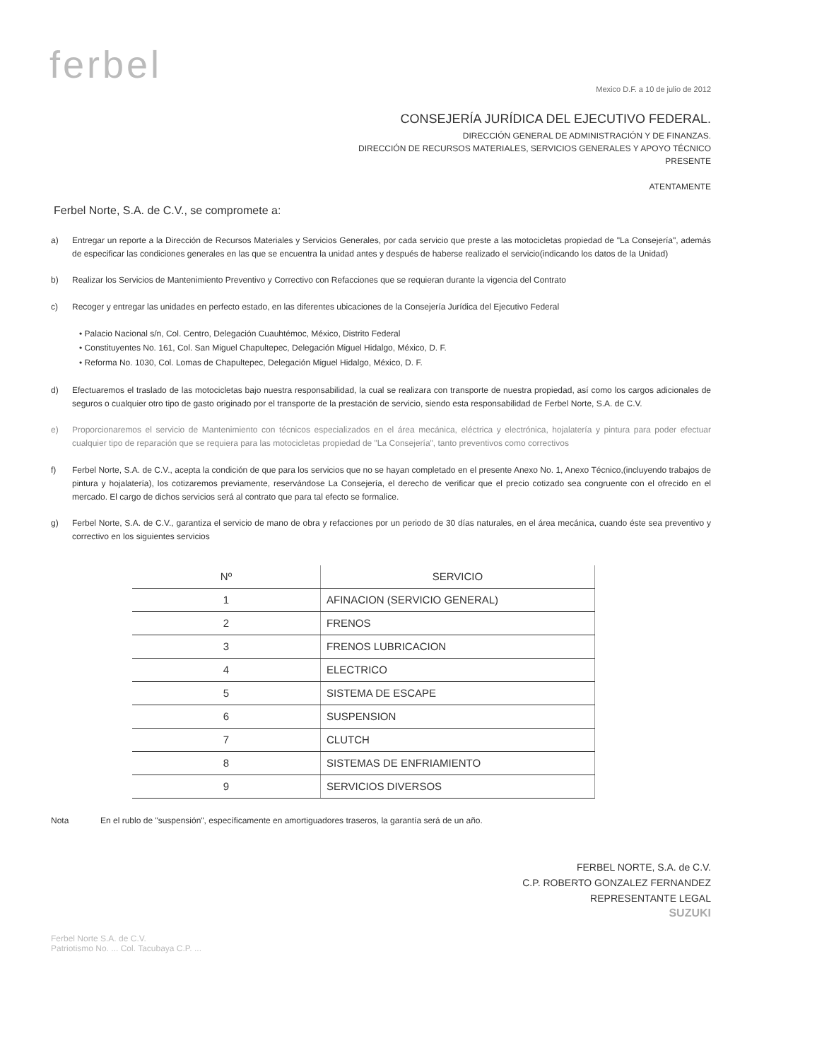ferbel
Mexico D.F. a 10 de julio de 2012
CONSEJERÍA JURÍDICA DEL EJECUTIVO FEDERAL.
DIRECCIÓN GENERAL DE ADMINISTRACIÓN Y DE FINANZAS.
DIRECCIÓN DE RECURSOS MATERIALES, SERVICIOS GENERALES Y APOYO TÉCNICO
PRESENTE
ATENTAMENTE
Ferbel Norte, S.A. de C.V., se compromete a:
a) Entregar un reporte a la Dirección de Recursos Materiales y Servicios Generales, por cada servicio que preste a las motocicletas propiedad de "La Consejería", además de especificar las condiciones generales en las que se encuentra la unidad antes y después de haberse realizado el servicio(indicando los datos de la Unidad)
b) Realizar los Servicios de Mantenimiento Preventivo y Correctivo con Refacciones que se requieran durante la vigencia del Contrato
c) Recoger y entregar las unidades en perfecto estado, en las diferentes ubicaciones de la Consejería Jurídica del Ejecutivo Federal
• Palacio Nacional s/n, Col. Centro, Delegación Cuauhtémoc, México, Distrito Federal
• Constituyentes No. 161, Col. San Miguel Chapultepec, Delegación Miguel Hidalgo, México, D. F.
• Reforma No. 1030, Col. Lomas de Chapultepec, Delegación Miguel Hidalgo, México, D. F.
d) Efectuaremos el traslado de las motocicletas bajo nuestra responsabilidad, la cual se realizara con transporte de nuestra propiedad, así como los cargos adicionales de seguros o cualquier otro tipo de gasto originado por el transporte de la prestación de servicio, siendo esta responsabilidad de Ferbel Norte, S.A. de C.V.
e) Proporcionaremos el servicio de Mantenimiento con técnicos especializados en el área mecánica, eléctrica y electrónica, hojalatería y pintura para poder efectuar cualquier tipo de reparación que se requiera para las motocicletas propiedad de "La Consejería", tanto preventivos como correctivos
f) Ferbel Norte, S.A. de C.V., acepta la condición de que para los servicios que no se hayan completado en el presente Anexo No. 1, Anexo Técnico,(incluyendo trabajos de pintura y hojalatería), los cotizaremos previamente, reservándose La Consejería, el derecho de verificar que el precio cotizado sea congruente con el ofrecido en el mercado. El cargo de dichos servicios será al contrato que para tal efecto se formalice.
g) Ferbel Norte, S.A. de C.V., garantiza el servicio de mano de obra y refacciones por un periodo de 30 días naturales, en el área mecánica, cuando éste sea preventivo y correctivo en los siguientes servicios
| Nº | SERVICIO |
| --- | --- |
| 1 | AFINACION (SERVICIO GENERAL) |
| 2 | FRENOS |
| 3 | FRENOS LUBRICACION |
| 4 | ELECTRICO |
| 5 | SISTEMA DE ESCAPE |
| 6 | SUSPENSION |
| 7 | CLUTCH |
| 8 | SISTEMAS DE ENFRIAMIENTO |
| 9 | SERVICIOS DIVERSOS |
Nota En el rublo de "suspensión", específicamente en amortiguadores traseros, la garantía será de un año.
FERBEL NORTE, S.A. de C.V.
C.P. ROBERTO GONZALEZ FERNANDEZ
REPRESENTANTE LEGAL
SUZUKI
Ferbel Norte S.A. de C.V.
Patriotismo No. ... Col. Tacubaya C.P. ...